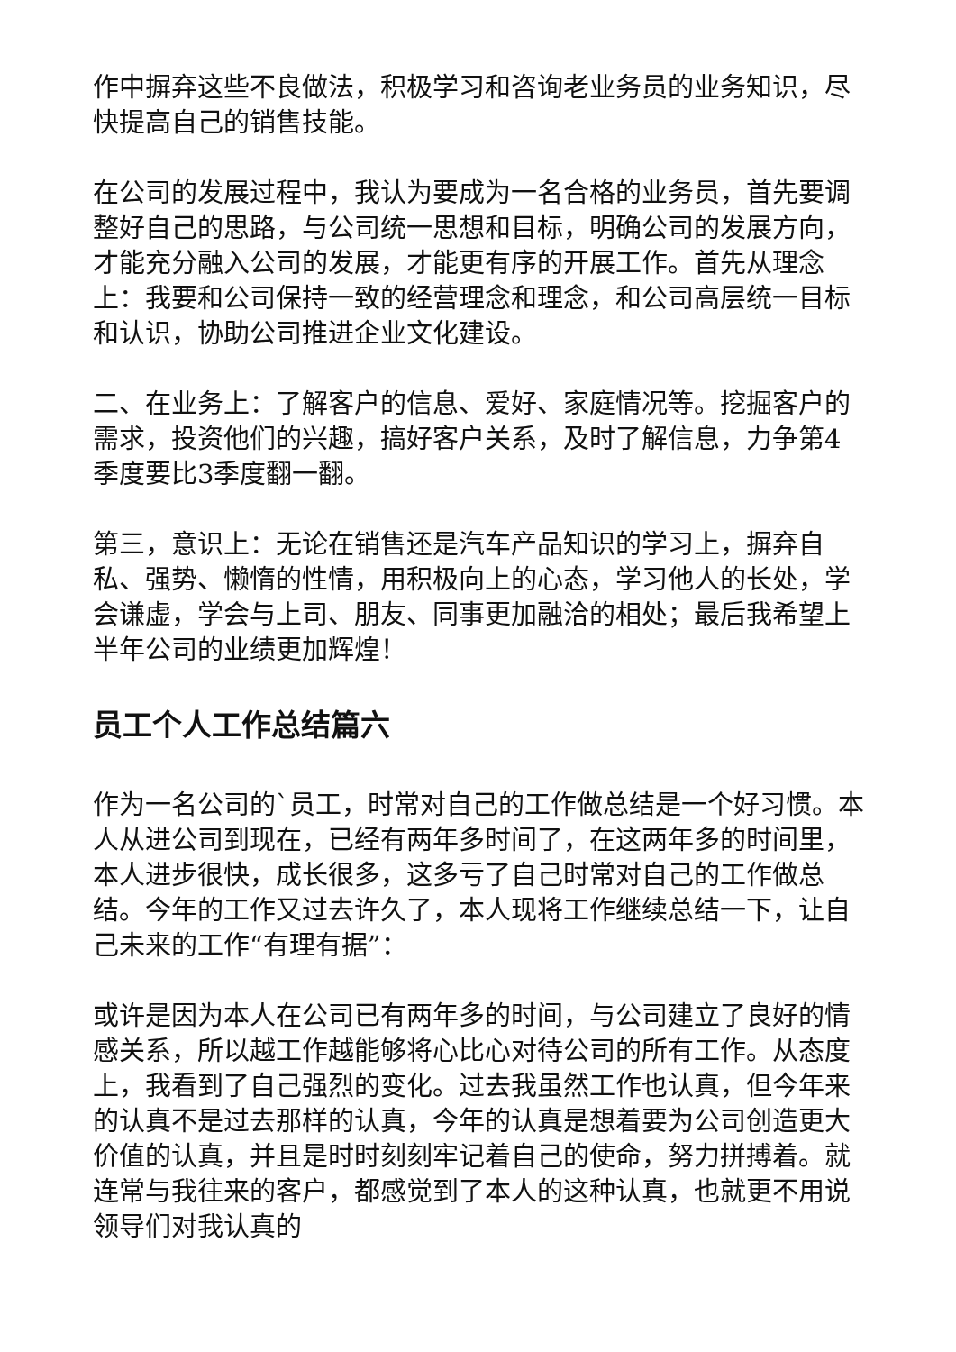作中摒弃这些不良做法，积极学习和咨询老业务员的业务知识，尽快提高自己的销售技能。
在公司的发展过程中，我认为要成为一名合格的业务员，首先要调整好自己的思路，与公司统一思想和目标，明确公司的发展方向，才能充分融入公司的发展，才能更有序的开展工作。首先从理念上：我要和公司保持一致的经营理念和理念，和公司高层统一目标和认识，协助公司推进企业文化建设。
二、在业务上：了解客户的信息、爱好、家庭情况等。挖掘客户的需求，投资他们的兴趣，搞好客户关系，及时了解信息，力争第4季度要比3季度翻一翻。
第三，意识上：无论在销售还是汽车产品知识的学习上，摒弃自私、强势、懒惰的性情，用积极向上的心态，学习他人的长处，学会谦虚，学会与上司、朋友、同事更加融洽的相处；最后我希望上半年公司的业绩更加辉煌！
员工个人工作总结篇六
作为一名公司的`员工，时常对自己的工作做总结是一个好习惯。本人从进公司到现在，已经有两年多时间了，在这两年多的时间里，本人进步很快，成长很多，这多亏了自己时常对自己的工作做总结。今年的工作又过去许久了，本人现将工作继续总结一下，让自己未来的工作“有理有据”：
或许是因为本人在公司已有两年多的时间，与公司建立了良好的情感关系，所以越工作越能够将心比心对待公司的所有工作。从态度上，我看到了自己强烈的变化。过去我虽然工作也认真，但今年来的认真不是过去那样的认真，今年的认真是想着要为公司创造更大价值的认真，并且是时时刻刻牢记着自己的使命，努力拼搏着。就连常与我往来的客户，都感觉到了本人的这种认真，也就更不用说领导们对我认真的